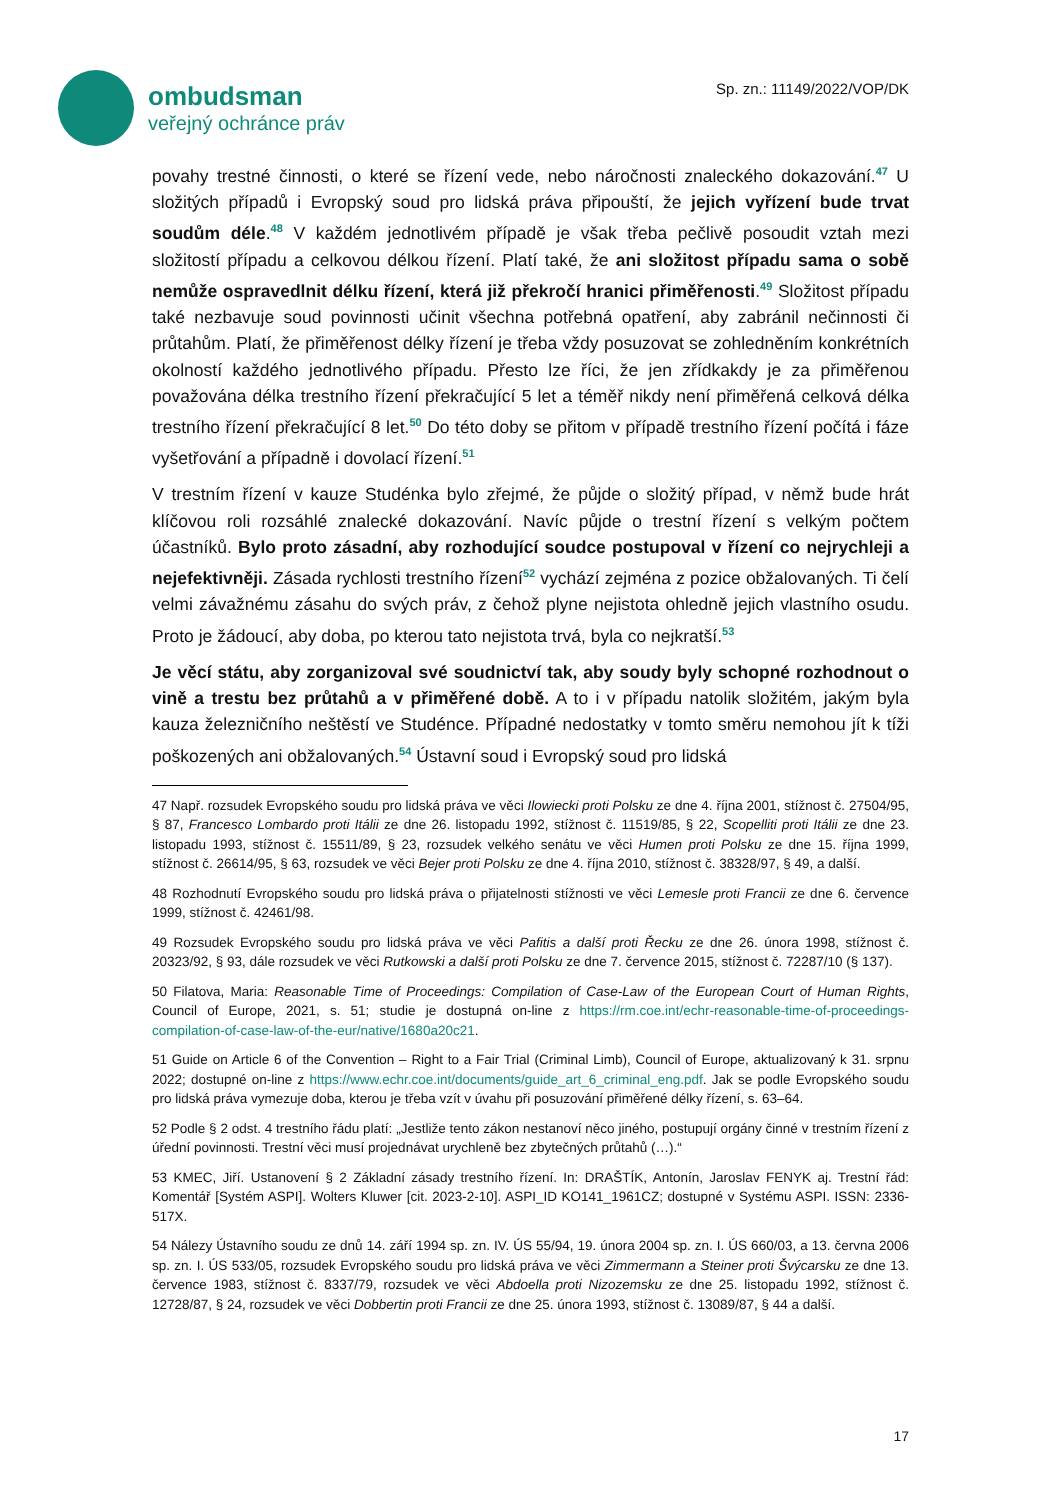ombudsman
veřejný ochránce práv
Sp. zn.: 11149/2022/VOP/DK
povahy trestné činnosti, o které se řízení vede, nebo náročnosti znaleckého dokazování.<sup>47</sup> U složitých případů i Evropský soud pro lidská práva připouští, že jejich vyřízení bude trvat soudům déle.<sup>48</sup> V každém jednotlivém případě je však třeba pečlivě posoudit vztah mezi složitostí případu a celkovou délkou řízení. Platí také, že ani složitost případu sama o sobě nemůže ospravedlnit délku řízení, která již překročí hranici přiměřenosti.<sup>49</sup> Složitost případu také nezbavuje soud povinnosti učinit všechna potřebná opatření, aby zabránil nečinnosti či průtahům. Platí, že přiměřenost délky řízení je třeba vždy posuzovat se zohledněním konkrétních okolností každého jednotlivého případu. Přesto lze říci, že jen zřídkakdy je za přiměřenou považována délka trestního řízení překračující 5 let a téměř nikdy není přiměřená celková délka trestního řízení překračující 8 let.<sup>50</sup> Do této doby se přitom v případě trestního řízení počítá i fáze vyšetřování a případně i dovolací řízení.<sup>51</sup>
V trestním řízení v kauze Studénka bylo zřejmé, že půjde o složitý případ, v němž bude hrát klíčovou roli rozsáhlé znalecké dokazování. Navíc půjde o trestní řízení s velkým počtem účastníků. Bylo proto zásadní, aby rozhodující soudce postupoval v řízení co nejrychleji a nejefektivněji. Zásada rychlosti trestního řízení<sup>52</sup> vychází zejména z pozice obžalovaných. Ti čelí velmi závažnému zásahu do svých práv, z čehož plyne nejistota ohledně jejich vlastního osudu. Proto je žádoucí, aby doba, po kterou tato nejistota trvá, byla co nejkratší.<sup>53</sup>
Je věcí státu, aby zorganizoval své soudnictví tak, aby soudy byly schopné rozhodnout o vině a trestu bez průtahů a v přiměřené době. A to i v případu natolik složitém, jakým byla kauza železničního neštěstí ve Studénce. Případné nedostatky v tomto směru nemohou jít k tíži poškozených ani obžalovaných.<sup>54</sup> Ústavní soud i Evropský soud pro lidská
47 Např. rozsudek Evropského soudu pro lidská práva ve věci Ilowiecki proti Polsku ze dne 4. října 2001, stížnost č. 27504/95, § 87, Francesco Lombardo proti Itálii ze dne 26. listopadu 1992, stížnost č. 11519/85, § 22, Scopelliti proti Itálii ze dne 23. listopadu 1993, stížnost č. 15511/89, § 23, rozsudek velkého senátu ve věci Humen proti Polsku ze dne 15. října 1999, stížnost č. 26614/95, § 63, rozsudek ve věci Bejer proti Polsku ze dne 4. října 2010, stížnost č. 38328/97, § 49, a další.
48 Rozhodnutí Evropského soudu pro lidská práva o přijatelnosti stížnosti ve věci Lemesle proti Francii ze dne 6. července 1999, stížnost č. 42461/98.
49 Rozsudek Evropského soudu pro lidská práva ve věci Pafitis a další proti Řecku ze dne 26. února 1998, stížnost č. 20323/92, § 93, dále rozsudek ve věci Rutkowski a další proti Polsku ze dne 7. července 2015, stížnost č. 72287/10 (§ 137).
50 Filatova, Maria: Reasonable Time of Proceedings: Compilation of Case-Law of the European Court of Human Rights, Council of Europe, 2021, s. 51; studie je dostupná on-line z https://rm.coe.int/echr-reasonable-time-of-proceedings-compilation-of-case-law-of-the-eur/native/1680a20c21.
51 Guide on Article 6 of the Convention – Right to a Fair Trial (Criminal Limb), Council of Europe, aktualizovaný k 31. srpnu 2022; dostupné on-line z https://www.echr.coe.int/documents/guide_art_6_criminal_eng.pdf. Jak se podle Evropského soudu pro lidská práva vymezuje doba, kterou je třeba vzít v úvahu při posuzování přiměřené délky řízení, s. 63–64.
52 Podle § 2 odst. 4 trestního řádu platí: „Jestliže tento zákon nestanoví něco jiného, postupují orgány činné v trestním řízení z úřední povinnosti. Trestní věci musí projednávat urychleně bez zbytečných průtahů (…).“
53 KMEC, Jiří. Ustanovení § 2 Základní zásady trestního řízení. In: DRAŠTÍK, Antonín, Jaroslav FENYK aj. Trestní řád: Komentář [Systém ASPI]. Wolters Kluwer [cit. 2023-2-10]. ASPI_ID KO141_1961CZ; dostupné v Systému ASPI. ISSN: 2336-517X.
54 Nálezy Ústavního soudu ze dnů 14. září 1994 sp. zn. IV. ÚS 55/94, 19. února 2004 sp. zn. I. ÚS 660/03, a 13. června 2006 sp. zn. I. ÚS 533/05, rozsudek Evropského soudu pro lidská práva ve věci Zimmermann a Steiner proti Švýcarsku ze dne 13. července 1983, stížnost č. 8337/79, rozsudek ve věci Abdoella proti Nizozemsku ze dne 25. listopadu 1992, stížnost č. 12728/87, § 24, rozsudek ve věci Dobbertin proti Francii ze dne 25. února 1993, stížnost č. 13089/87, § 44 a další.
17